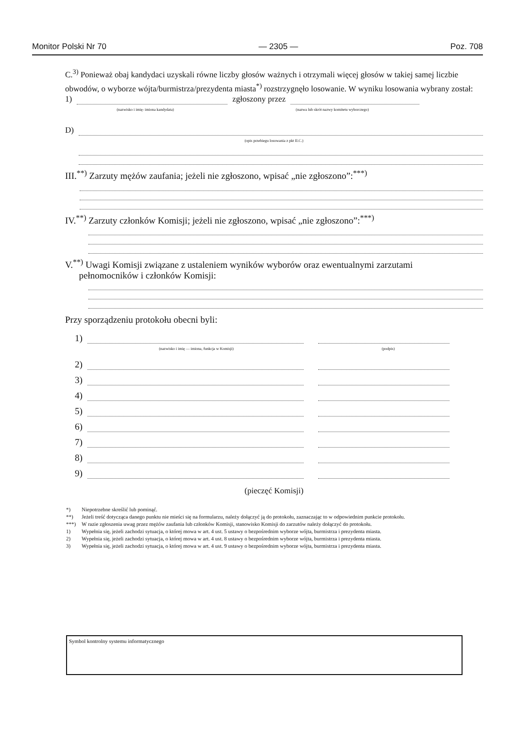Monitor Polski Nr 70 — 2305 — Poz. 708
C.<sup>3)</sup> Ponieważ obaj kandydaci uzyskali równe liczby głosów ważnych i otrzymali więcej głosów w takiej samej liczbie obwodów, o wyborze wójta/burmistrza/prezydenta miasta<sup>*)</sup> rozstrzygnęło losowanie. W wyniku losowania wybrany został:
1)
zgłoszony przez
(nazwisko i imię- imiona kandydata) (nazwa lub skrót nazwy komitetu wyborczego)
D)
(opis przebiegu losowania z pkt II.C.)
III.<sup>**)</sup> Zarzuty mężów zaufania; jeżeli nie zgłoszono, wpisać „nie zgłoszono”:<sup>***)</sup>
IV.<sup>**)</sup> Zarzuty członków Komisji; jeżeli nie zgłoszono, wpisać „nie zgłoszono”:<sup>***)</sup>
V.<sup>**)</sup> Uwagi Komisji związane z ustaleniem wyników wyborów oraz ewentualnymi zarzutami
pełnomocników i członków Komisji:
Przy sporządzeniu protokołu obecni byli:
1)
(nazwisko i imię — imiona, funkcja w Komisji) (podpis)
2)
3)
4)
5)
6)
7)
8)
9)
(pieczęć Komisji)
*) Niepotrzebne skreślić lub pominąć.
**) Jeżeli treść dotycząca danego punktu nie mieści się na formularzu, należy dołączyć ją do protokołu, zaznaczając to w odpowiednim punkcie protokołu.
***) W razie zgłoszenia uwag przez mężów zaufania lub członków Komisji, stanowisko Komisji do zarzutów należy dołączyć do protokołu.
1) Wypełnia się, jeżeli zachodzi sytuacja, o której mowa w art. 4 ust. 5 ustawy o bezpośrednim wyborze wójta, burmistrza i prezydenta miasta.
2) Wypełnia się, jeżeli zachodzi sytuacja, o której mowa w art. 4 ust. 8 ustawy o bezpośrednim wyborze wójta, burmistrza i prezydenta miasta.
3) Wypełnia się, jeżeli zachodzi sytuacja, o której mowa w art. 4 ust. 9 ustawy o bezpośrednim wyborze wójta, burmistrza i prezydenta miasta.
Symbol kontrolny systemu informatycznego